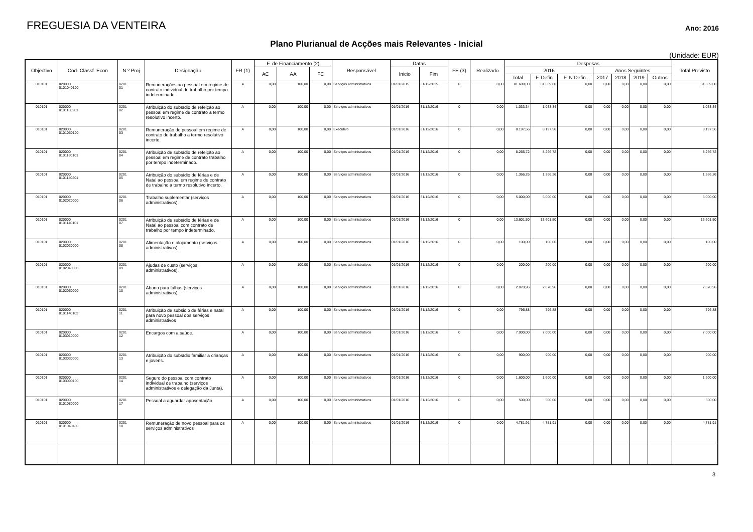FREGUESIA DA VENTEIRA
Ano: 2016
Plano Plurianual de Acções mais Relevantes - Inicial
(Unidade: EUR)
| Objectivo | Cod. Classf. Econ | N.º Proj | Designação | FR (1) | F. de Financiamento (2) | | | Responsável | Datas | | FE (3) | Realizado | Despesas | | | | | | | Total Previsto |
| --- | --- | --- | --- | --- | --- | --- | --- | --- | --- | --- | --- | --- | --- | --- | --- | --- | --- | --- | --- | --- |
| | | | | | AC | AA | FC | | Inicio | Fim | | | 2016 | | | Anos Seguintes | | | | |
| | | | | | | | | | | | | | Total | F. Defin | F. N.Defin. | 2017 | 2018 | 2019 | Outros | |
| 010101 | 020000 0101040100 | 0201 01 | Remunerações ao pessoal em regime de contrato individual de trabalho por tempo indeterminado. | A | 0,00 | 100,00 | 0,00 | Serviços administrativos | 01/01/2015 | 31/12/2015 | 0 | 0,00 | 81.609,00 | 81.609,00 | 0,00 | 0,00 | 0,00 | 0,00 | 0,00 | 81.609,00 |
| 010101 | 020000 0101130201 | 0201 02 | Atribuição do subsídio de refeição ao pessoal em regime de contrato a termo resolutivo incerto. | A | 0,00 | 100,00 | 0,00 | Serviços administrativos | 01/01/2016 | 31/12/2016 | 0 | 0,00 | 1.033,34 | 1.033,34 | 0,00 | 0,00 | 0,00 | 0,00 | 0,00 | 1.033,34 |
| 010101 | 020000 0101060100 | 0201 03 | Remuneração do pessoal em regime de contrato de trabalho a termo resolutivo incerto. | A | 0,00 | 100,00 | 0,00 | Executivo | 01/01/2016 | 31/12/2016 | 0 | 0,00 | 8.197,56 | 8.197,56 | 0,00 | 0,00 | 0,00 | 0,00 | 0,00 | 8.197,56 |
| 010101 | 020000 0101130101 | 0201 04 | Atribuição de subsídio de refeição ao pessoal em regime de contrato trabalho por tempo indeterminado. | A | 0,00 | 100,00 | 0,00 | Serviços administrativos | 01/01/2016 | 31/12/2016 | 0 | 0,00 | 8.266,72 | 8.266,72 | 0,00 | 0,00 | 0,00 | 0,00 | 0,00 | 8.266,72 |
| 010101 | 020000 0101140201 | 0201 05 | Atribuição do subsídio de férias e de Natal ao pessoal em regime de contrato de trabalho a termo resolutivo incerto. | A | 0,00 | 100,00 | 0,00 | Serviços administrativos | 01/01/2016 | 31/12/2016 | 0 | 0,00 | 1.366,26 | 1.366,26 | 0,00 | 0,00 | 0,00 | 0,00 | 0,00 | 1.366,26 |
| 010101 | 020000 0102020000 | 0201 06 | Trabalho suplementar (serviços administrativos). | A | 0,00 | 100,00 | 0,00 | Serviços administrativos | 01/01/2016 | 31/12/2016 | 0 | 0,00 | 5.000,00 | 5.000,00 | 0,00 | 0,00 | 0,00 | 0,00 | 0,00 | 5.000,00 |
| 010101 | 020000 0101140101 | 0201 07 | Atribuição de subsídio de férias e de Natal ao pessoal com contrato de trabalho por tempo indeterminado. | A | 0,00 | 100,00 | 0,00 | Serviços administrativos | 01/01/2016 | 31/12/2016 | 0 | 0,00 | 13.601,50 | 13.601,50 | 0,00 | 0,00 | 0,00 | 0,00 | 0,00 | 13.601,50 |
| 010101 | 020000 0102030000 | 0201 08 | Alimentação e alojamento (serviços administrativos). | A | 0,00 | 100,00 | 0,00 | Serviços administrativos | 01/01/2016 | 31/12/2016 | 0 | 0,00 | 100,00 | 100,00 | 0,00 | 0,00 | 0,00 | 0,00 | 0,00 | 100,00 |
| 010101 | 020000 0102040000 | 0201 09 | Ajudas de custo (serviços administrativos). | A | 0,00 | 100,00 | 0,00 | Serviços administrativos | 01/01/2016 | 31/12/2016 | 0 | 0,00 | 200,00 | 200,00 | 0,00 | 0,00 | 0,00 | 0,00 | 0,00 | 200,00 |
| 010101 | 020000 0102050000 | 0201 10 | Abono para falhas (serviços administrativos). | A | 0,00 | 100,00 | 0,00 | Serviços administrativos | 01/01/2016 | 31/12/2016 | 0 | 0,00 | 2.070,96 | 2.070,96 | 0,00 | 0,00 | 0,00 | 0,00 | 0,00 | 2.070,96 |
| 010101 | 020000 0101140102 | 0201 11 | Atribuição de subsidio de férias e natal para novo pessoal dos serviços administrativos | A | 0,00 | 100,00 | 0,00 | Serviços administrativos | 01/01/2016 | 31/12/2016 | 0 | 0,00 | 796,88 | 796,88 | 0,00 | 0,00 | 0,00 | 0,00 | 0,00 | 796,88 |
| 010101 | 020000 0103010000 | 0201 12 | Encargos com a saúde. | A | 0,00 | 100,00 | 0,00 | Serviços administrativos | 01/01/2016 | 31/12/2016 | 0 | 0,00 | 7.000,00 | 7.000,00 | 0,00 | 0,00 | 0,00 | 0,00 | 0,00 | 7.000,00 |
| 010101 | 020000 0103030000 | 0201 13 | Atribuição do subsídio familiar a crianças e jovens. | A | 0,00 | 100,00 | 0,00 | Serviços administrativos | 01/01/2016 | 31/12/2016 | 0 | 0,00 | 900,00 | 900,00 | 0,00 | 0,00 | 0,00 | 0,00 | 0,00 | 900,00 |
| 010101 | 020000 0103090100 | 0201 14 | Seguro do pessoal com contrato individual de trabalho (serviços administrativos e delegação da Junta). | A | 0,00 | 100,00 | 0,00 | Serviços administrativos | 01/01/2016 | 31/12/2016 | 0 | 0,00 | 1.600,00 | 1.600,00 | 0,00 | 0,00 | 0,00 | 0,00 | 0,00 | 1.600,00 |
| 010101 | 020000 0101080000 | 0201 17 | Pessoal a aguardar aposentação | A | 0,00 | 100,00 | 0,00 | Serviços administrativos | 01/01/2016 | 31/12/2016 | 0 | 0,00 | 500,00 | 500,00 | 0,00 | 0,00 | 0,00 | 0,00 | 0,00 | 500,00 |
| 010101 | 020000 0101040400 | 0201 18 | Remuneração de novo pessoal para os serviços administrativos | A | 0,00 | 100,00 | 0,00 | Serviços administrativos | 01/01/2016 | 31/12/2016 | 0 | 0,00 | 4.781,91 | 4.781,91 | 0,00 | 0,00 | 0,00 | 0,00 | 0,00 | 4.781,91 |
3